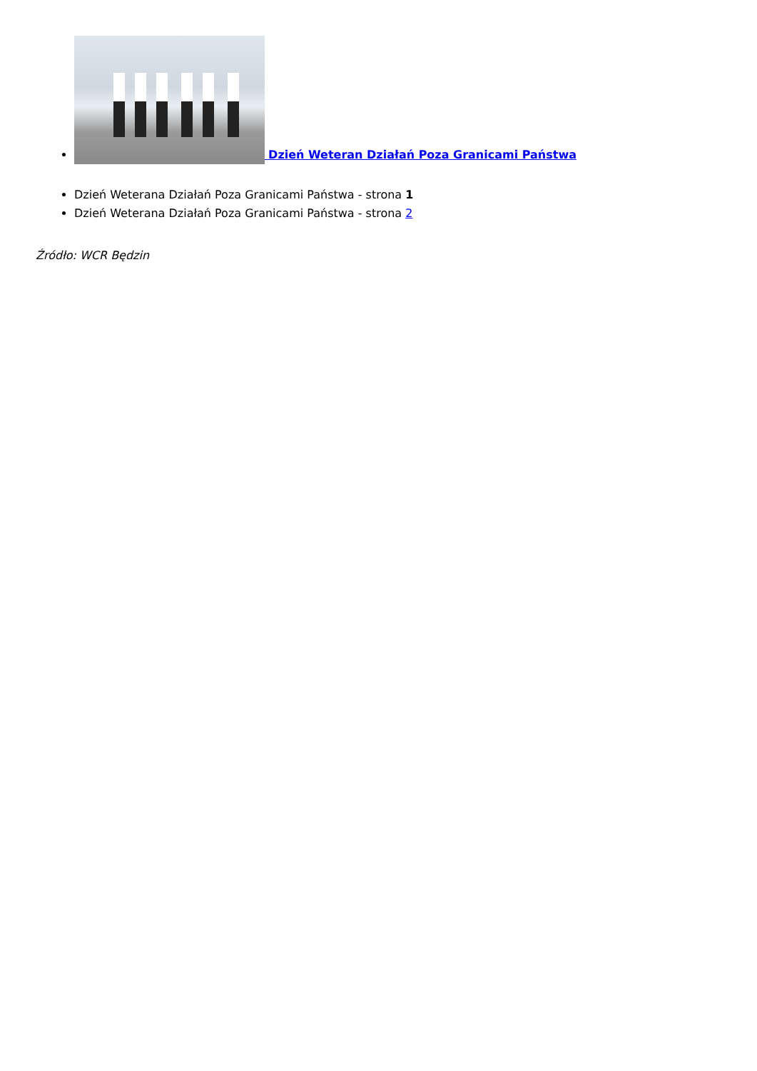Dzień Weteran Działań Poza Granicami Państwa
Dzień Weterana Działań Poza Granicami Państwa - strona 1
Dzień Weterana Działań Poza Granicami Państwa - strona 2
Źródło: WCR Będzin